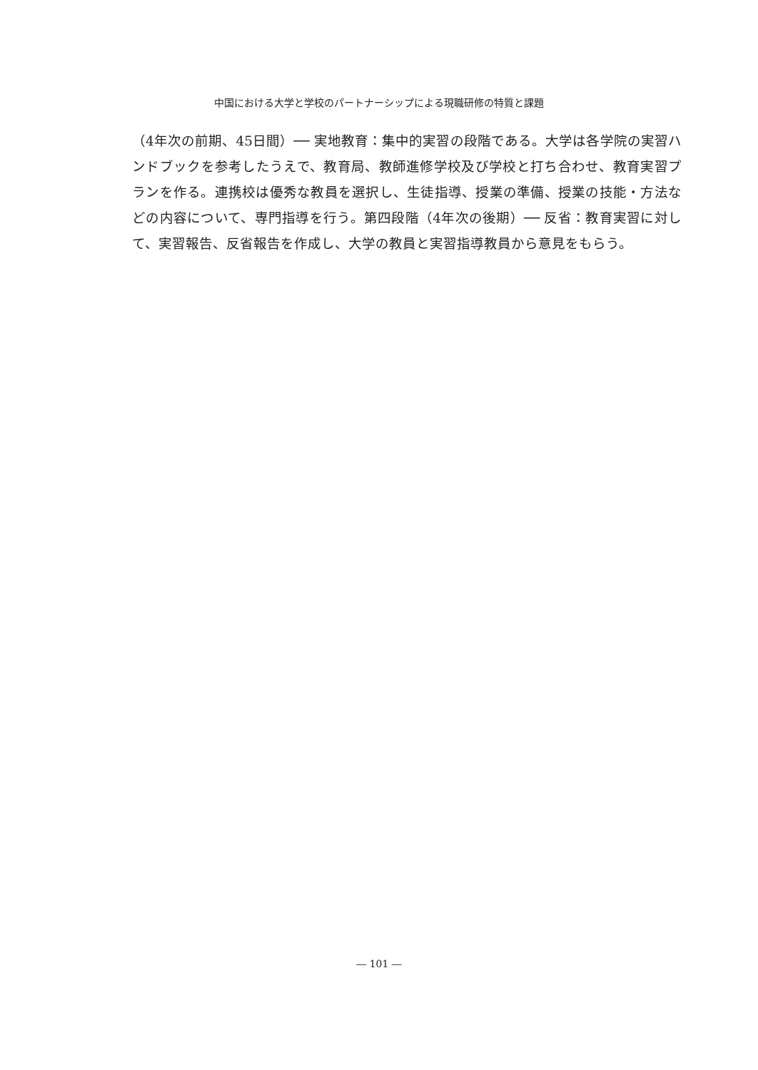中国における大学と学校のパートナーシップによる現職研修の特質と課題
（4年次の前期、45日間）── 実地教育：集中的実習の段階である。大学は各学院の実習ハンドブックを参考したうえで、教育局、教師進修学校及び学校と打ち合わせ、教育実習プランを作る。連携校は優秀な教員を選択し、生徒指導、授業の準備、授業の技能・方法などの内容について、専門指導を行う。第四段階（4年次の後期）── 反省：教育実習に対して、実習報告、反省報告を作成し、大学の教員と実習指導教員から意見をもらう。
― 101 ―